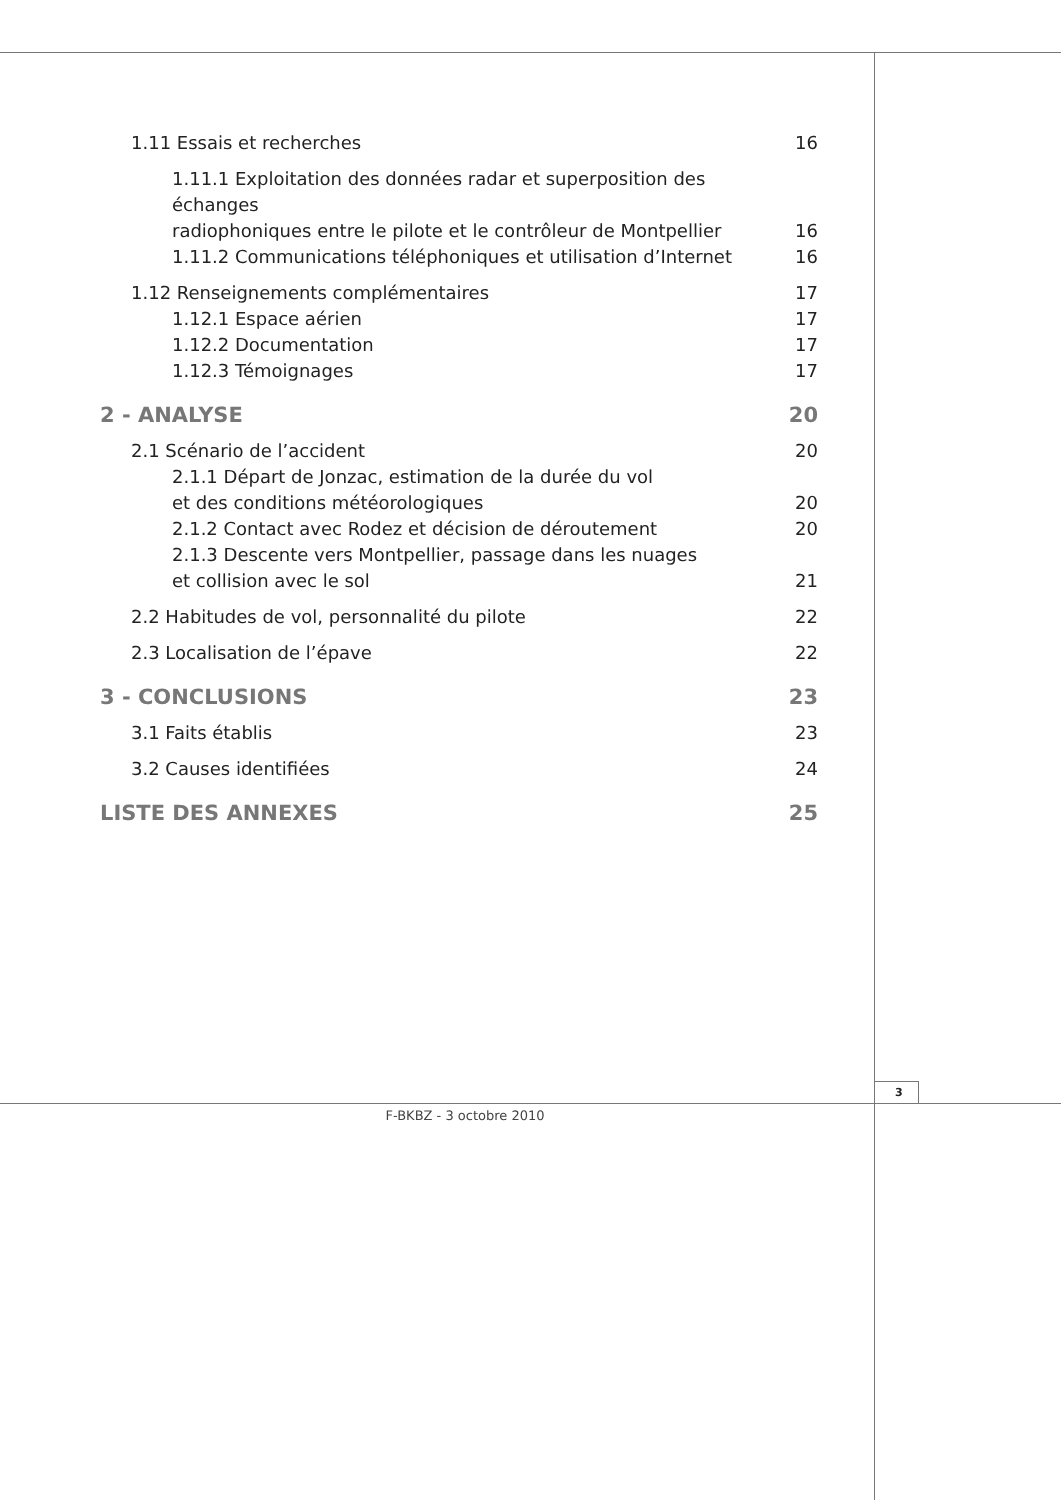1.11 Essais et recherches 16
1.11.1 Exploitation des données radar et superposition des échanges
radiophoniques entre le pilote et le contrôleur de Montpellier 16
1.11.2 Communications téléphoniques et utilisation d’Internet 16
1.12 Renseignements complémentaires 17
1.12.1 Espace aérien 17
1.12.2 Documentation 17
1.12.3 Témoignages 17
2 - ANALYSE 20
2.1 Scénario de l’accident 20
2.1.1 Départ de Jonzac, estimation de la durée du vol
et des conditions météorologiques 20
2.1.2 Contact avec Rodez et décision de déroutement 20
2.1.3 Descente vers Montpellier, passage dans les nuages
et collision avec le sol 21
2.2 Habitudes de vol, personnalité du pilote 22
2.3 Localisation de l’épave 22
3 - CONCLUSIONS 23
3.1 Faits établis 23
3.2 Causes identifiées 24
LISTE DES ANNEXES 25
3
F-BKBZ - 3 octobre 2010